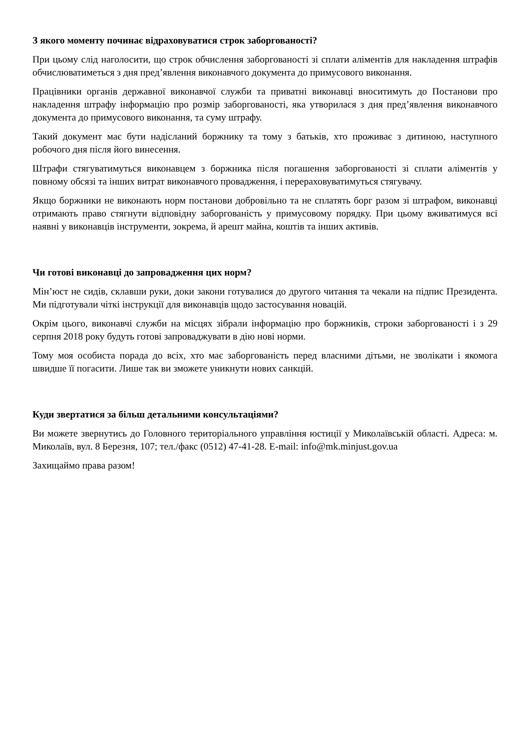З якого моменту починає відраховуватися строк заборгованості?
При цьому слід наголосити, що строк обчислення заборгованості зі сплати аліментів для накладення штрафів обчислюватиметься з дня пред’явлення виконавчого документа до примусового виконання.
Працівники органів державної виконавчої служби та приватні виконавці вноситимуть до Постанови про накладення штрафу інформацію про розмір заборгованості, яка утворилася з дня пред’явлення виконавчого документа до примусового виконання, та суму штрафу.
Такий документ має бути надісланий боржнику та тому з батьків, хто проживає з дитиною, наступного робочого дня після його винесення.
Штрафи стягуватимуться виконавцем з боржника після погашення заборгованості зі сплати аліментів у повному обсязі та інших витрат виконавчого провадження, і перераховуватимуться стягувачу.
Якщо боржники не виконають норм постанови добровільно та не сплатять борг разом зі штрафом, виконавці отримають право стягнути відповідну заборгованість у примусовому порядку. При цьому вживатимуся всі наявні у виконавців інструменти, зокрема, й арешт майна, коштів та інших активів.
Чи готові виконавці до запровадження цих норм?
Мін’юст не сидів, склавши руки, доки закони готувалися до другого читання та чекали на підпис Президента. Ми підготували чіткі інструкції для виконавців щодо застосування новацій.
Окрім цього, виконавчі служби на місцях зібрали інформацію про боржників, строки заборгованості і з 29 серпня 2018 року будуть готові запроваджувати в дію нові норми.
Тому моя особиста порада до всіх, хто має заборгованість перед власними дітьми, не зволікати і якомога швидше її погасити. Лише так ви зможете уникнути нових санкцій.
Куди звертатися за більш детальними консультаціями?
Ви можете звернутись до Головного територіального управління юстиції у Миколаївській області. Адреса: м. Миколаїв, вул. 8 Березня, 107; тел./факс (0512) 47-41-28. E-mail: info@mk.minjust.gov.ua
Захищаймо права разом!